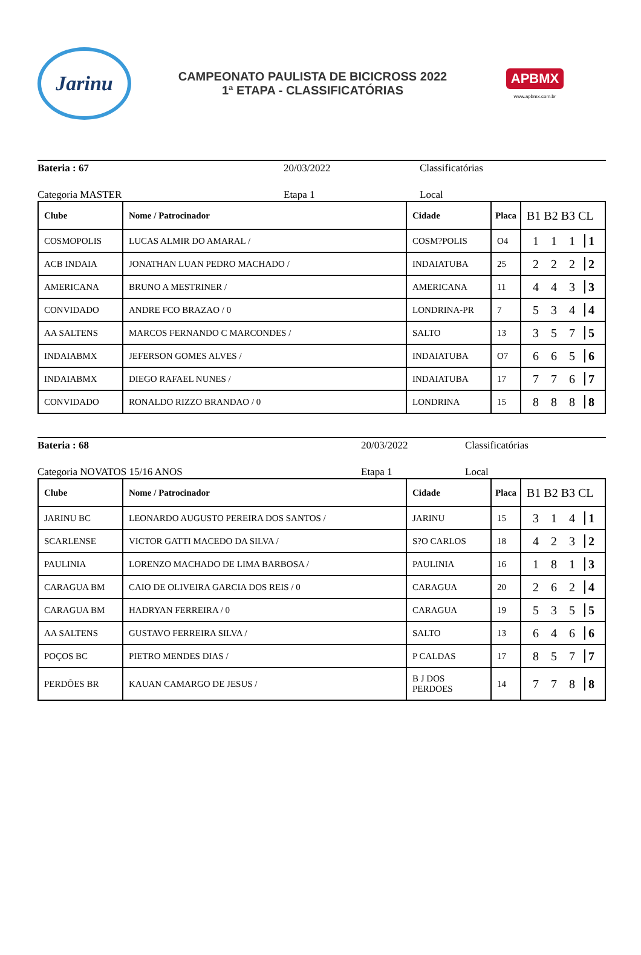Jarinu
CAMPEONATO PAULISTA DE BICICROSS 2022
1ª ETAPA - CLASSIFICATÓRIAS
APBMX
www.apbmx.com.br
Bateria : 67 20/03/2022 Classificatórias
Categoria MASTER Etapa 1 Local
| Clube | Nome / Patrocinador | Cidade | Placa | B1 B2 B3 CL |
| --- | --- | --- | --- | --- |
| COSMOPOLIS | LUCAS ALMIR DO AMARAL / | COSM?POLIS | O4 | 1 1 1 1 |
| ACB INDAIA | JONATHAN LUAN PEDRO MACHADO / | INDAIATUBA | 25 | 2 2 2 2 |
| AMERICANA | BRUNO A MESTRINER / | AMERICANA | 11 | 4 4 3 3 |
| CONVIDADO | ANDRE FCO BRAZAO / 0 | LONDRINA-PR | 7 | 5 3 4 4 |
| AA SALTENS | MARCOS FERNANDO C MARCONDES / | SALTO | 13 | 3 5 7 5 |
| INDAIABMX | JEFERSON GOMES ALVES / | INDAIATUBA | O7 | 6 6 5 6 |
| INDAIABMX | DIEGO RAFAEL NUNES / | INDAIATUBA | 17 | 7 7 6 7 |
| CONVIDADO | RONALDO RIZZO BRANDAO / 0 | LONDRINA | 15 | 8 8 8 8 |
Bateria : 68 20/03/2022 Classificatórias
Categoria NOVATOS 15/16 ANOS Etapa 1 Local
| Clube | Nome / Patrocinador | Cidade | Placa | B1 B2 B3 CL |
| --- | --- | --- | --- | --- |
| JARINU BC | LEONARDO AUGUSTO PEREIRA DOS SANTOS / | JARINU | 15 | 3 1 4 1 |
| SCARLENSE | VICTOR GATTI MACEDO DA SILVA / | S?O CARLOS | 18 | 4 2 3 2 |
| PAULINIA | LORENZO MACHADO DE LIMA BARBOSA / | PAULINIA | 16 | 1 8 1 3 |
| CARAGUA BM | CAIO DE OLIVEIRA GARCIA DOS REIS / 0 | CARAGUA | 20 | 2 6 2 4 |
| CARAGUA BM | HADRYAN FERREIRA / 0 | CARAGUA | 19 | 5 3 5 5 |
| AA SALTENS | GUSTAVO FERREIRA SILVA / | SALTO | 13 | 6 4 6 6 |
| POÇOS BC | PIETRO MENDES DIAS / | P CALDAS | 17 | 8 5 7 7 |
| PERDÕES BR | KAUAN CAMARGO DE JESUS / | B J DOS PERDOES | 14 | 7 7 8 8 |